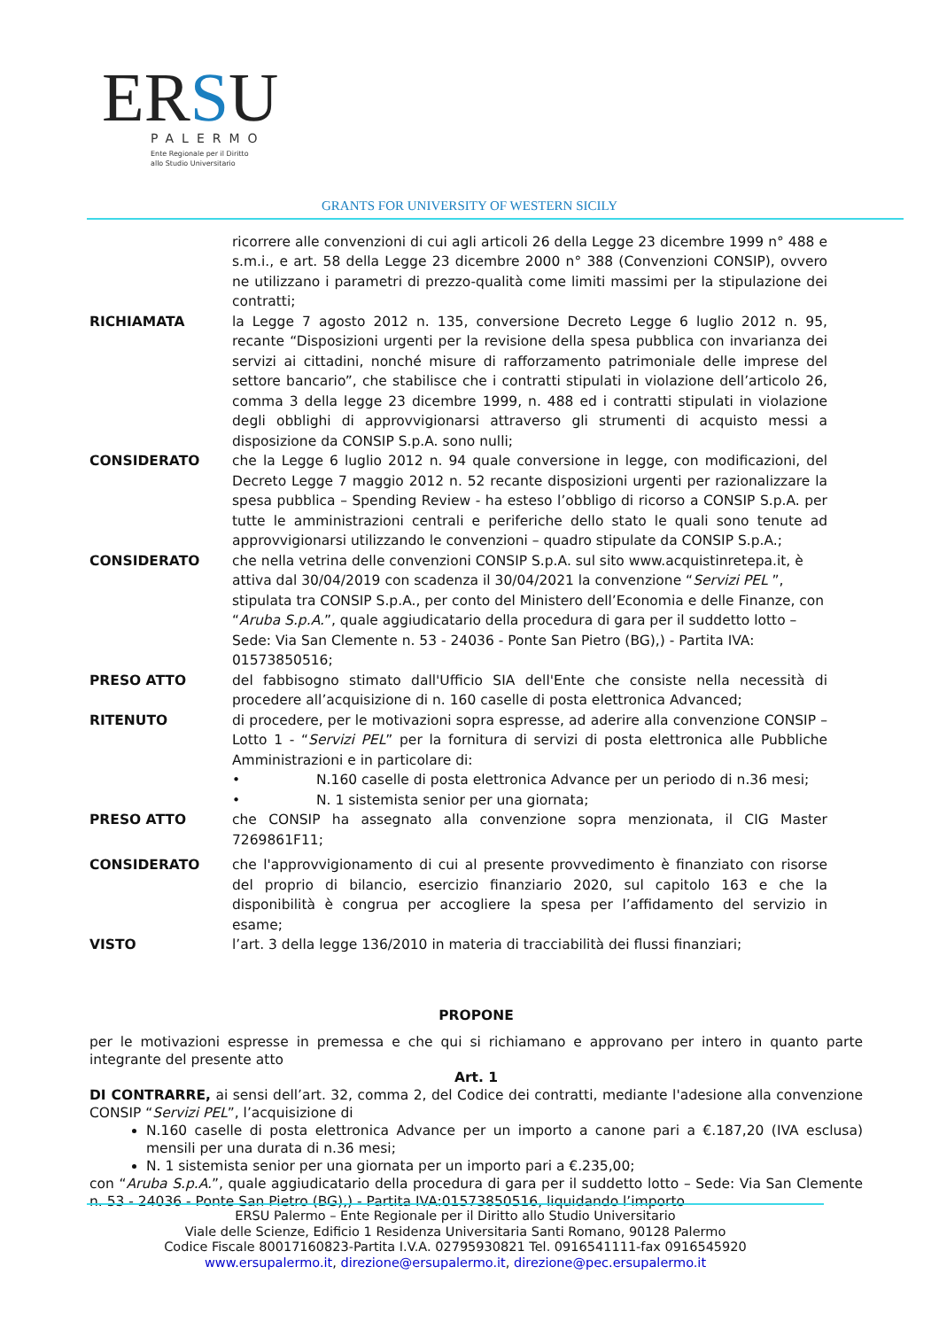ERSU
PALERMO
Ente Regionale per il Diritto
allo Studio Universitario
GRANTS FOR UNIVERSITY OF WESTERN SICILY
ricorrere alle convenzioni di cui agli articoli 26 della Legge 23 dicembre 1999 n° 488 e s.m.i., e art. 58 della Legge 23 dicembre 2000 n° 388 (Convenzioni CONSIP), ovvero ne utilizzano i parametri di prezzo-qualità come limiti massimi per la stipulazione dei contratti;
RICHIAMATA la Legge 7 agosto 2012 n. 135, conversione Decreto Legge 6 luglio 2012 n. 95, recante “Disposizioni urgenti per la revisione della spesa pubblica con invarianza dei servizi ai cittadini, nonché misure di rafforzamento patrimoniale delle imprese del settore bancario”, che stabilisce che i contratti stipulati in violazione dell’articolo 26, comma 3 della legge 23 dicembre 1999, n. 488 ed i contratti stipulati in violazione degli obblighi di approvvigionarsi attraverso gli strumenti di acquisto messi a disposizione da CONSIP S.p.A. sono nulli;
CONSIDERATO che la Legge 6 luglio 2012 n. 94 quale conversione in legge, con modificazioni, del Decreto Legge 7 maggio 2012 n. 52 recante disposizioni urgenti per razionalizzare la spesa pubblica – Spending Review - ha esteso l’obbligo di ricorso a CONSIP S.p.A. per tutte le amministrazioni centrali e periferiche dello stato le quali sono tenute ad approvvigionarsi utilizzando le convenzioni – quadro stipulate da CONSIP S.p.A.;
CONSIDERATO che nella vetrina delle convenzioni CONSIP S.p.A. sul sito www.acquistinretepa.it, è attiva dal 30/04/2019 con scadenza il 30/04/2021 la convenzione “Servizi PEL ”, stipulata tra CONSIP S.p.A., per conto del Ministero dell’Economia e delle Finanze, con “Aruba S.p.A.”, quale aggiudicatario della procedura di gara per il suddetto lotto – Sede: Via San Clemente n. 53 - 24036 - Ponte San Pietro (BG),) - Partita IVA: 01573850516;
PRESO ATTO del fabbisogno stimato dall'Ufficio SIA dell'Ente che consiste nella necessità di procedere all’acquisizione di n. 160 caselle di posta elettronica Advanced;
RITENUTO di procedere, per le motivazioni sopra espresse, ad aderire alla convenzione CONSIP – Lotto 1 - “Servizi PEL” per la fornitura di servizi di posta elettronica alle Pubbliche Amministrazioni e in particolare di:
• N.160 caselle di posta elettronica Advance per un periodo di n.36 mesi;
• N. 1 sistemista senior per una giornata;
PRESO ATTO che CONSIP ha assegnato alla convenzione sopra menzionata, il CIG Master 7269861F11;
CONSIDERATO che l'approvvigionamento di cui al presente provvedimento è finanziato con risorse del proprio di bilancio, esercizio finanziario 2020, sul capitolo 163 e che la disponibilità è congrua per accogliere la spesa per l’affidamento del servizio in esame;
VISTO l’art. 3 della legge 136/2010 in materia di tracciabilità dei flussi finanziari;
PROPONE
per le motivazioni espresse in premessa e che qui si richiamano e approvano per intero in quanto parte integrante del presente atto
Art. 1
DI CONTRARRE, ai sensi dell’art. 32, comma 2, del Codice dei contratti, mediante l'adesione alla convenzione CONSIP “Servizi PEL”, l’acquisizione di
N.160 caselle di posta elettronica Advance per un importo a canone pari a €.187,20 (IVA esclusa) mensili per una durata di n.36 mesi;
N. 1 sistemista senior per una giornata per un importo pari a €.235,00;
con “Aruba S.p.A.”, quale aggiudicatario della procedura di gara per il suddetto lotto – Sede: Via San Clemente n. 53 - 24036 - Ponte San Pietro (BG),) - Partita IVA:01573850516, liquidando l’importo
ERSU Palermo – Ente Regionale per il Diritto allo Studio Universitario
Viale delle Scienze, Edificio 1 Residenza Universitaria Santi Romano, 90128 Palermo
Codice Fiscale 80017160823-Partita I.V.A. 02795930821 Tel. 0916541111-fax 0916545920
www.ersupalermo.it, direzione@ersupalermo.it, direzione@pec.ersupalermo.it